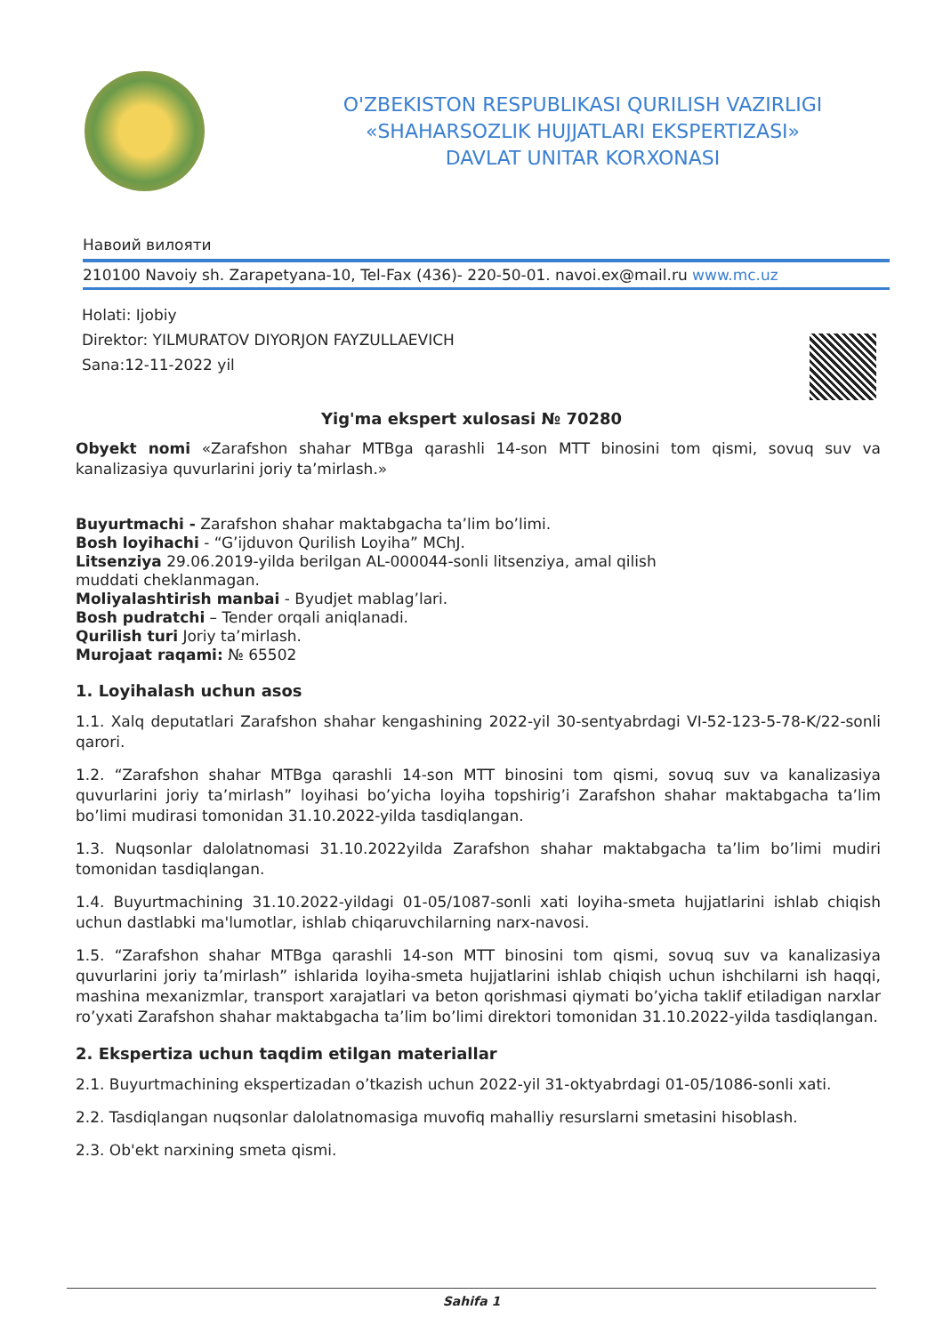O'ZBEKISTON RESPUBLIKASI QURILISH VAZIRLIGI
«SHAHARSOZLIK HUJJATLARI EKSPERTIZASI»
DAVLAT UNITAR KORXONASI
Навоий вилояти
210100 Navoiy sh. Zarapetyana-10, Tel-Fax (436)- 220-50-01. navoi.ex@mail.ru www.mc.uz
Holati: Ijobiy
Direktor: YILMURATOV DIYORJON FAYZULLAEVICH
Sana:12-11-2022 yil
Yig'ma ekspert xulosasi № 70280
Obyekt nomi «Zarafshon shahar MTBga qarashli 14-son MTT binosini tom qismi, sovuq suv va kanalizasiya quvurlarini joriy ta’mirlash.»
Buyurtmachi - Zarafshon shahar maktabgacha ta’lim bo’limi.
Bosh loyihachi - “G’ijduvon Qurilish Loyiha” MChJ.
Litsenziya 29.06.2019-yilda berilgan AL-000044-sonli litsenziya, amal qilish
muddati cheklanmagan.
Moliyalashtirish manbai - Byudjet mablag’lari.
Bosh pudratchi – Tender orqali aniqlanadi.
Qurilish turi Joriy ta’mirlash.
Murojaat raqami: № 65502
1. Loyihalash uchun asos
1.1. Xalq deputatlari Zarafshon shahar kengashining 2022-yil 30-sentyabrdagi VI-52-123-5-78-K/22-sonli qarori.
1.2. “Zarafshon shahar MTBga qarashli 14-son MTT binosini tom qismi, sovuq suv va kanalizasiya quvurlarini joriy ta’mirlash” loyihasi bo’yicha loyiha topshirig’i Zarafshon shahar maktabgacha ta’lim bo’limi mudirasi tomonidan 31.10.2022-yilda tasdiqlangan.
1.3. Nuqsonlar dalolatnomasi 31.10.2022yilda Zarafshon shahar maktabgacha ta’lim bo’limi mudiri tomonidan tasdiqlangan.
1.4. Buyurtmachining 31.10.2022-yildagi 01-05/1087-sonli xati loyiha-smeta hujjatlarini ishlab chiqish uchun dastlabki ma'lumotlar, ishlab chiqaruvchilarning narx-navosi.
1.5. “Zarafshon shahar MTBga qarashli 14-son MTT binosini tom qismi, sovuq suv va kanalizasiya quvurlarini joriy ta’mirlash” ishlarida loyiha-smeta hujjatlarini ishlab chiqish uchun ishchilarni ish haqqi, mashina mexanizmlar, transport xarajatlari va beton qorishmasi qiymati bo’yicha taklif etiladigan narxlar ro’yxati Zarafshon shahar maktabgacha ta’lim bo’limi direktori tomonidan 31.10.2022-yilda tasdiqlangan.
2. Ekspertiza uchun taqdim etilgan materiallar
2.1. Buyurtmachining ekspertizadan o’tkazish uchun 2022-yil 31-oktyabrdagi 01-05/1086-sonli xati.
2.2. Tasdiqlangan nuqsonlar dalolatnomasiga muvofiq mahalliy resurslarni smetasini hisoblash.
2.3. Ob'ekt narxining smeta qismi.
Sahifa 1